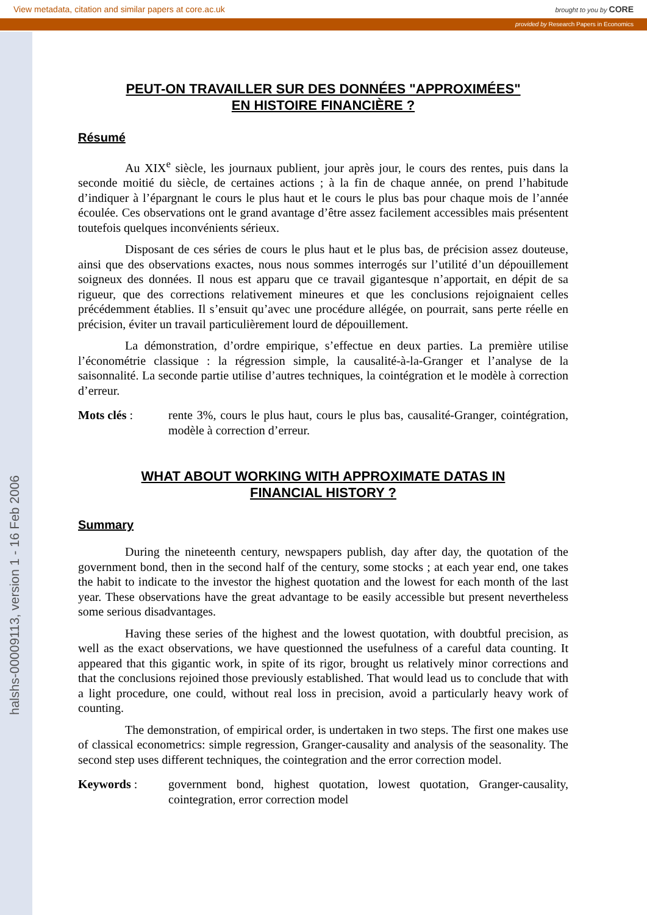View metadata, citation and similar papers at core.ac.uk brought to you by CORE
provided by Research Papers in Economics
halshs-00009113, version 1 - 16 Feb 2006
PEUT-ON TRAVAILLER SUR DES DONNÉES "APPROXIMÉES"
EN HISTOIRE FINANCIÈRE ?
Résumé
Au XIX<sup>e</sup> siècle, les journaux publient, jour après jour, le cours des rentes, puis dans la seconde moitié du siècle, de certaines actions ; à la fin de chaque année, on prend l’habi­tude d’indiquer à l’épargnant le cours le plus haut et le cours le plus bas pour chaque mois de l’année écoulée. Ces observations ont le grand avantage d’être assez facilement accessibles mais présentent toutefois quelques inconvénients sérieux.
Disposant de ces séries de cours le plus haut et le plus bas, de précision assez douteuse, ainsi que des observations exactes, nous nous sommes interrogés sur l’utilité d’un dépouillement soigneux des données. Il nous est apparu que ce travail gigantesque n’apportait, en dépit de sa rigueur, que des corrections relativement mineures et que les conclusions rejoignaient celles précédemment établies. Il s’ensuit qu’avec une procédure allégée, on pourrait, sans perte réelle en précision, éviter un travail particulièrement lourd de dépouillement.
La démonstration, d’ordre empirique, s’effectue en deux parties. La première utilise l’économétrie classique : la régression simple, la causalité-à-la-Granger et l’analyse de la saisonnalité. La seconde partie utilise d’autres techniques, la cointégration et le modèle à correction d’erreur.
Mots clés : rente 3%, cours le plus haut, cours le plus bas, causalité-Granger, cointégration, modèle à correction d’erreur.
WHAT ABOUT WORKING WITH APPROXIMATE DATAS IN
FINANCIAL HISTORY ?
Summary
During the nineteenth century, newspapers publish, day after day, the quotation of the government bond, then in the second half of the century, some stocks ; at each year end, one takes the habit to indicate to the investor the highest quotation and the lowest for each month of the last year. These observations have the great advantage to be easily accessible but present nevertheless some serious disadvantages.
Having these series of the highest and the lowest quotation, with doubtful precision, as well as the exact observations, we have questionned the usefulness of a careful data counting. It appeared that this gigantic work, in spite of its rigor, brought us relatively minor corrections and that the conclusions rejoined those previously established. That would lead us to conclude that with a light procedure, one could, without real loss in precision, avoid a particularly heavy work of counting.
The demonstration, of empirical order, is undertaken in two steps. The first one makes use of classical econometrics: simple regression, Granger-causality and analysis of the seasonality. The second step uses different techniques, the cointegration and the error correction model.
Keywords : government bond, highest quotation, lowest quotation, Granger-causality, cointegration, error correction model